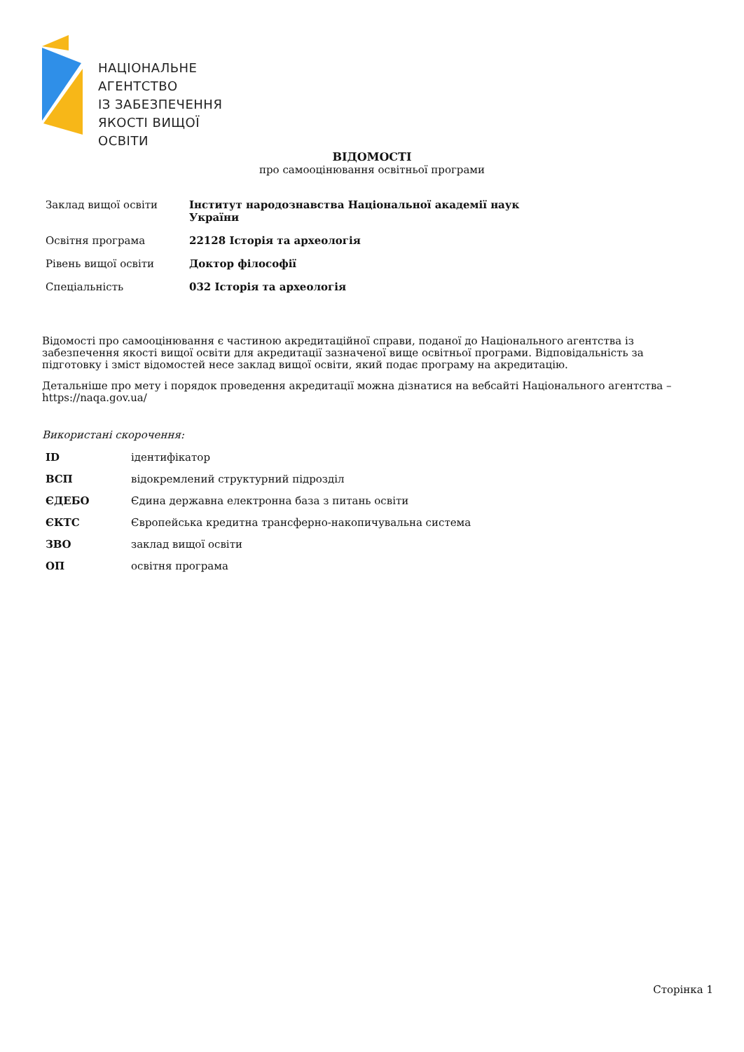НАЦІОНАЛЬНЕ
АГЕНТСТВО
ІЗ ЗАБЕЗПЕЧЕННЯ
ЯКОСТІ ВИЩОЇ ОСВІТИ
ВІДОМОСТІ
про самооцінювання освітньої програми
| Заклад вищої освіти | Інститут народознавства Національної академії наук України |
| Освітня програма | 22128 Історія та археологія |
| Рівень вищої освіти | Доктор філософії |
| Спеціальність | 032 Історія та археологія |
Відомості про самооцінювання є частиною акредитаційної справи, поданої до Національного агентства із забезпечення якості вищої освіти для акредитації зазначеної вище освітньої програми. Відповідальність за підготовку і зміст відомостей несе заклад вищої освіти, який подає програму на акредитацію.
Детальніше про мету і порядок проведення акредитації можна дізнатися на вебсайті Національного агентства – https://naqa.gov.ua/
Використані скорочення:
| ID | ідентифікатор |
| ВСП | відокремлений структурний підрозділ |
| ЄДЕБО | Єдина державна електронна база з питань освіти |
| ЄКТС | Європейська кредитна трансферно-накопичувальна система |
| ЗВО | заклад вищої освіти |
| ОП | освітня програма |
Сторінка 1